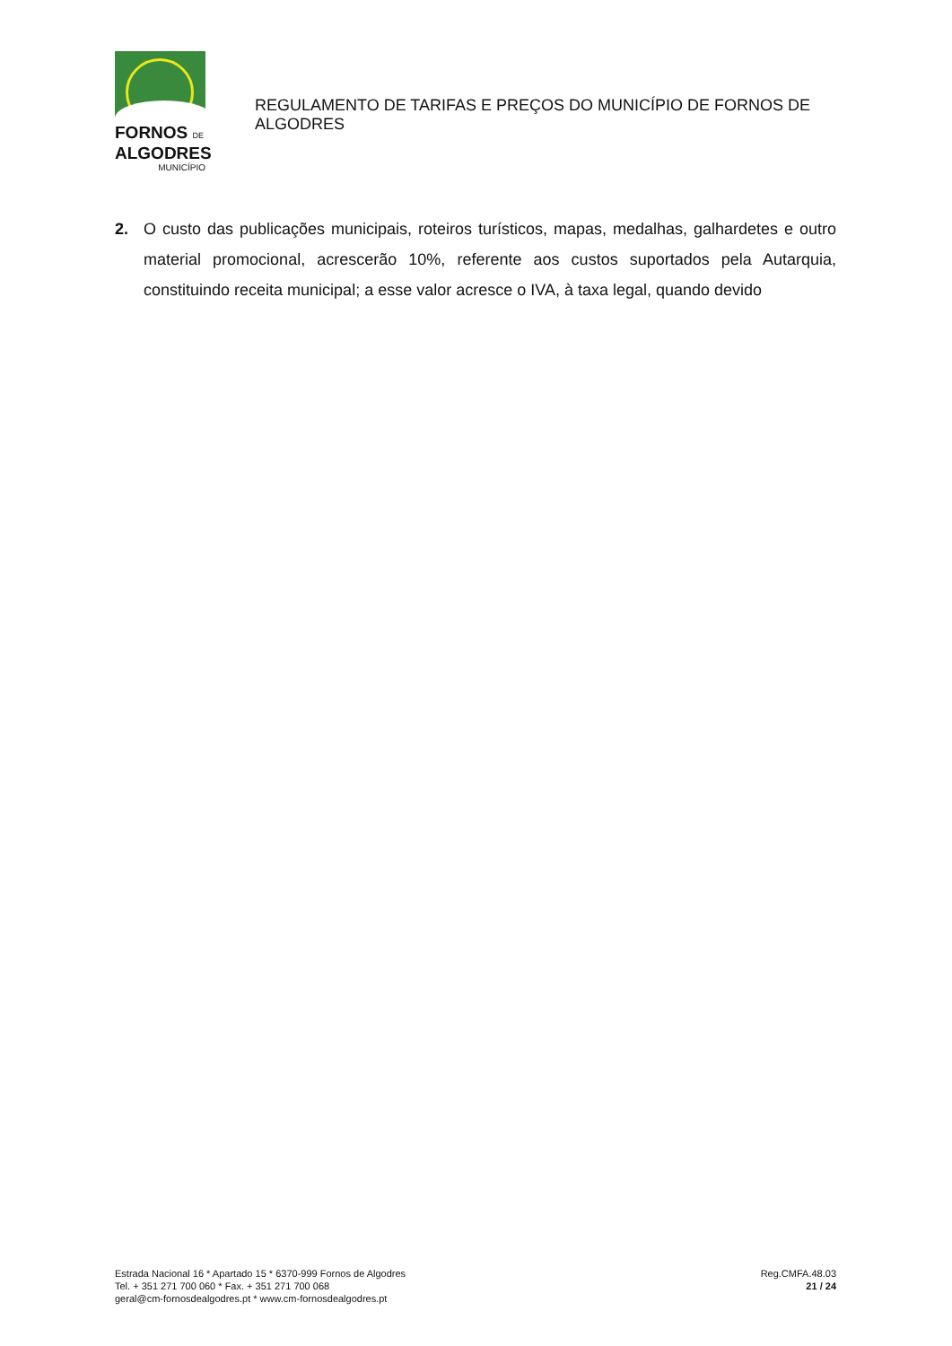FORNOS DE
ALGODRES
MUNICÍPIO
REGULAMENTO DE TARIFAS E PREÇOS DO MUNICÍPIO DE FORNOS DE ALGODRES
2. O custo das publicações municipais, roteiros turísticos, mapas, medalhas, galhardetes e outro material promocional, acrescerão 10%, referente aos custos suportados pela Autarquia, constituindo receita municipal; a esse valor acresce o IVA, à taxa legal, quando devido
Estrada Nacional 16 * Apartado 15 * 6370-999 Fornos de Algodres
Tel. + 351 271 700 060 * Fax. + 351 271 700 068
geral@cm-fornosdealgodres.pt * www.cm-fornosdealgodres.pt
Reg.CMFA.48.03
21 / 24